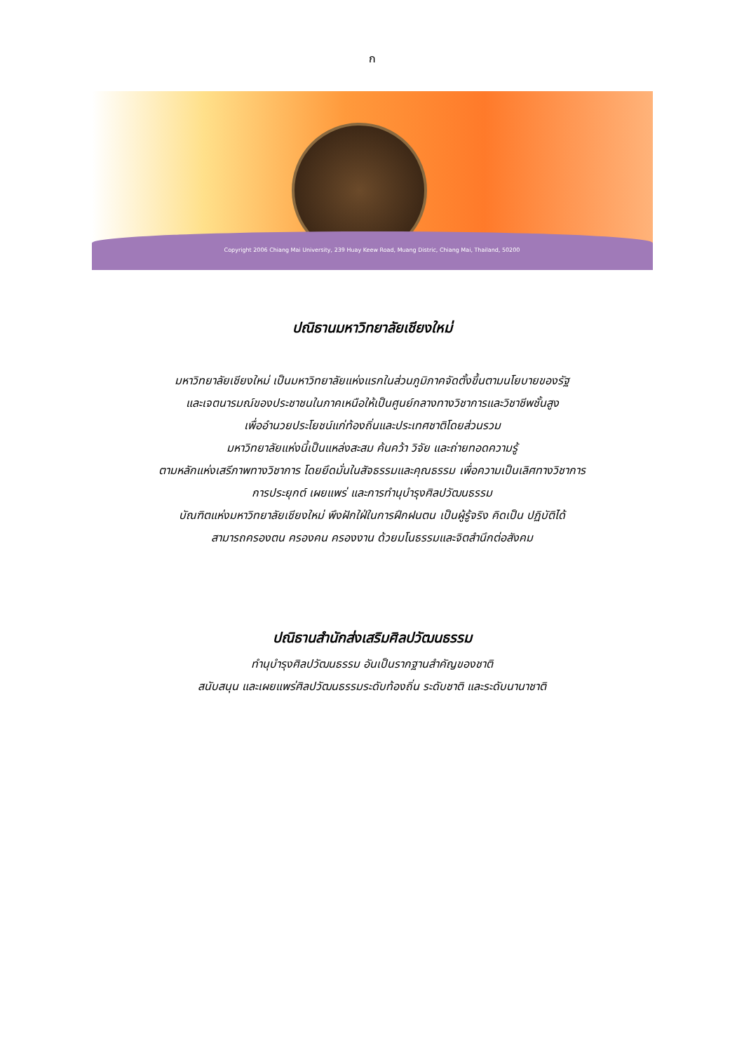ก
Copyright 2006 Chiang Mai University, 239 Huay Keew Road, Muang Distric, Chiang Mai, Thailand, 50200
ปณิธานมหาวิทยาลัยเชียงใหม่
มหาวิทยาลัยเชียงใหม่ เป็นมหาวิทยาลัยแห่งแรกในส่วนภูมิภาคจัดตั้งขึ้นตามนโยบายของรัฐ
และเจตนารมณ์ของประชาชนในภาคเหนือให้เป็นศูนย์กลางทางวิชาการและวิชาชีพชั้นสูง
เพื่ออำนวยประโยชน์แก่ท้องถิ่นและประเทศชาติโดยส่วนรวม
มหาวิทยาลัยแห่งนี้เป็นแหล่งสะสม ค้นคว้า วิจัย และถ่ายทอดความรู้
ตามหลักแห่งเสรีภาพทางวิชาการ โดยยึดมั่นในสัจธรรมและคุณธรรม เพื่อความเป็นเลิศทางวิชาการ
การประยุกต์ เผยแพร่ และการทำนุบำรุงศิลปวัฒนธรรม
บัณฑิตแห่งมหาวิทยาลัยเชียงใหม่ พึงฝักใฝ่ในการฝึกฝนตน เป็นผู้รู้จริง คิดเป็น ปฏิบัติได้
สามารถครองตน ครองคน ครองงาน ด้วยมโนธรรมและจิตสำนึกต่อสังคม
ปณิธานสำนักส่งเสริมศิลปวัฒนธรรม
ทำนุบำรุงศิลปวัฒนธรรม อันเป็นรากฐานสำคัญของชาติ
สนับสนุน และเผยแพร่ศิลปวัฒนธรรมระดับท้องถิ่น ระดับชาติ และระดับนานาชาติ